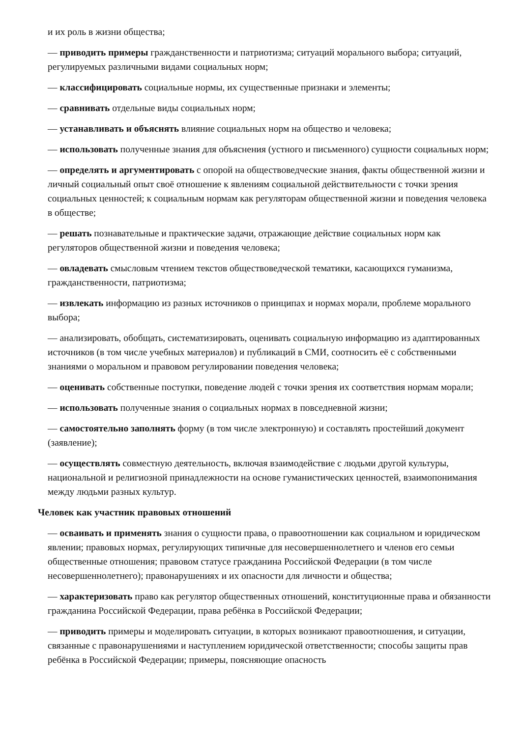и их роль в жизни общества;
— приводить примеры гражданственности и патриотизма; ситуаций морального выбора; ситуаций, регулируемых различными видами социальных норм;
— классифицировать социальные нормы, их существенные признаки и элементы;
— сравнивать отдельные виды социальных норм;
— устанавливать и объяснять влияние социальных норм на общество и человека;
— использовать полученные знания для объяснения (устного и письменного) сущности социальных норм;
— определять и аргументировать с опорой на обществоведческие знания, факты общественной жизни и личный социальный опыт своё отношение к явлениям социальной действительности с точки зрения социальных ценностей; к социальным нормам как регуляторам общественной жизни и поведения человека в обществе;
— решать познавательные и практические задачи, отражающие действие социальных норм как регуляторов общественной жизни и поведения человека;
— овладевать смысловым чтением текстов обществоведческой тематики, касающихся гуманизма, гражданственности, патриотизма;
— извлекать информацию из разных источников о принципах и нормах морали, проблеме морального выбора;
— анализировать, обобщать, систематизировать, оценивать социальную информацию из адаптированных источников (в том числе учебных материалов) и публикаций в СМИ, соотносить её с собственными знаниями о моральном и правовом регулировании поведения человека;
— оценивать собственные поступки, поведение людей с точки зрения их соответствия нормам морали;
— использовать полученные знания о социальных нормах в повседневной жизни;
— самостоятельно заполнять форму (в том числе электронную) и составлять простейший документ (заявление);
— осуществлять совместную деятельность, включая взаимодействие с людьми другой культуры, национальной и религиозной принадлежности на основе гуманистических ценностей, взаимопонимания между людьми разных культур.
Человек как участник правовых отношений
— осваивать и применять знания о сущности права, о правоотношении как социальном и юридическом явлении; правовых нормах, регулирующих типичные для несовершеннолетнего и членов его семьи общественные отношения; правовом статусе гражданина Российской Федерации (в том числе несовершеннолетнего); правонарушениях и их опасности для личности и общества;
— характеризовать право как регулятор общественных отношений, конституционные права и обязанности гражданина Российской Федерации, права ребёнка в Российской Федерации;
— приводить примеры и моделировать ситуации, в которых возникают правоотношения, и ситуации, связанные с правонарушениями и наступлением юридической ответственности; способы защиты прав ребёнка в Российской Федерации; примеры, поясняющие опасность